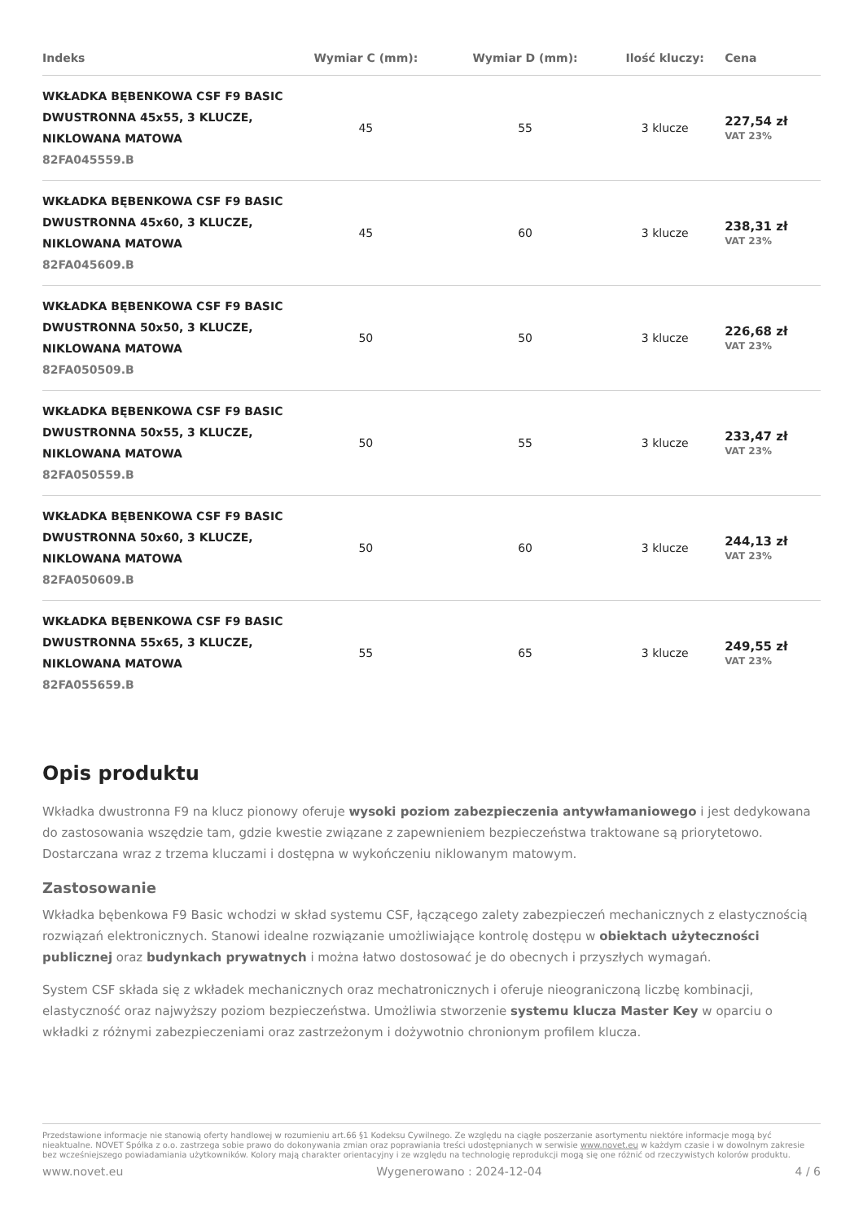| Indeks | Wymiar C (mm): | Wymiar D (mm): | Ilość kluczy: | Cena |
| --- | --- | --- | --- | --- |
| WKŁADKA BĘBENKOWA CSF F9 BASIC DWUSTRONNA 45x55, 3 KLUCZE, NIKLOWANA MATOWA 82FA045559.B | 45 | 55 | 3 klucze | 227,54 zł VAT 23% |
| WKŁADKA BĘBENKOWA CSF F9 BASIC DWUSTRONNA 45x60, 3 KLUCZE, NIKLOWANA MATOWA 82FA045609.B | 45 | 60 | 3 klucze | 238,31 zł VAT 23% |
| WKŁADKA BĘBENKOWA CSF F9 BASIC DWUSTRONNA 50x50, 3 KLUCZE, NIKLOWANA MATOWA 82FA050509.B | 50 | 50 | 3 klucze | 226,68 zł VAT 23% |
| WKŁADKA BĘBENKOWA CSF F9 BASIC DWUSTRONNA 50x55, 3 KLUCZE, NIKLOWANA MATOWA 82FA050559.B | 50 | 55 | 3 klucze | 233,47 zł VAT 23% |
| WKŁADKA BĘBENKOWA CSF F9 BASIC DWUSTRONNA 50x60, 3 KLUCZE, NIKLOWANA MATOWA 82FA050609.B | 50 | 60 | 3 klucze | 244,13 zł VAT 23% |
| WKŁADKA BĘBENKOWA CSF F9 BASIC DWUSTRONNA 55x65, 3 KLUCZE, NIKLOWANA MATOWA 82FA055659.B | 55 | 65 | 3 klucze | 249,55 zł VAT 23% |
Opis produktu
Wkładka dwustronna F9 na klucz pionowy oferuje wysoki poziom zabezpieczenia antywłamaniowego i jest dedykowana do zastosowania wszędzie tam, gdzie kwestie związane z zapewnieniem bezpieczeństwa traktowane są priorytetowo. Dostarczana wraz z trzema kluczami i dostępna w wykończeniu niklowanym matowym.
Zastosowanie
Wkładka bębenkowa F9 Basic wchodzi w skład systemu CSF, łączącego zalety zabezpieczeń mechanicznych z elastycznością rozwiązań elektronicznych. Stanowi idealne rozwiązanie umożliwiające kontrolę dostępu w obiektach użyteczności publicznej oraz budynkach prywatnych i można łatwo dostosować je do obecnych i przyszłych wymagań.
System CSF składa się z wkładek mechanicznych oraz mechatronicznych i oferuje nieograniczoną liczbę kombinacji, elastyczność oraz najwyższy poziom bezpieczeństwa. Umożliwia stworzenie systemu klucza Master Key w oparciu o wkładki z różnymi zabezpieczeniami oraz zastrzeżonym i dożywotnio chronionym profilem klucza.
Przedstawione informacje nie stanowią oferty handlowej w rozumieniu art.66 §1 Kodeksu Cywilnego. Ze względu na ciągłe poszerzanie asortymentu niektóre informacje mogą być nieaktualne. NOVET Spółka z o.o. zastrzega sobie prawo do dokonywania zmian oraz poprawiania treści udostępnianych w serwisie www.novet.eu w każdym czasie i w dowolnym zakresie bez wcześniejszego powiadamiania użytkowników. Kolory mają charakter orientacyjny i ze względu na technologię reprodukcji mogą się one różnić od rzeczywistych kolorów produktu.
www.novet.eu Wygenerowano : 2024-12-04 4 / 6